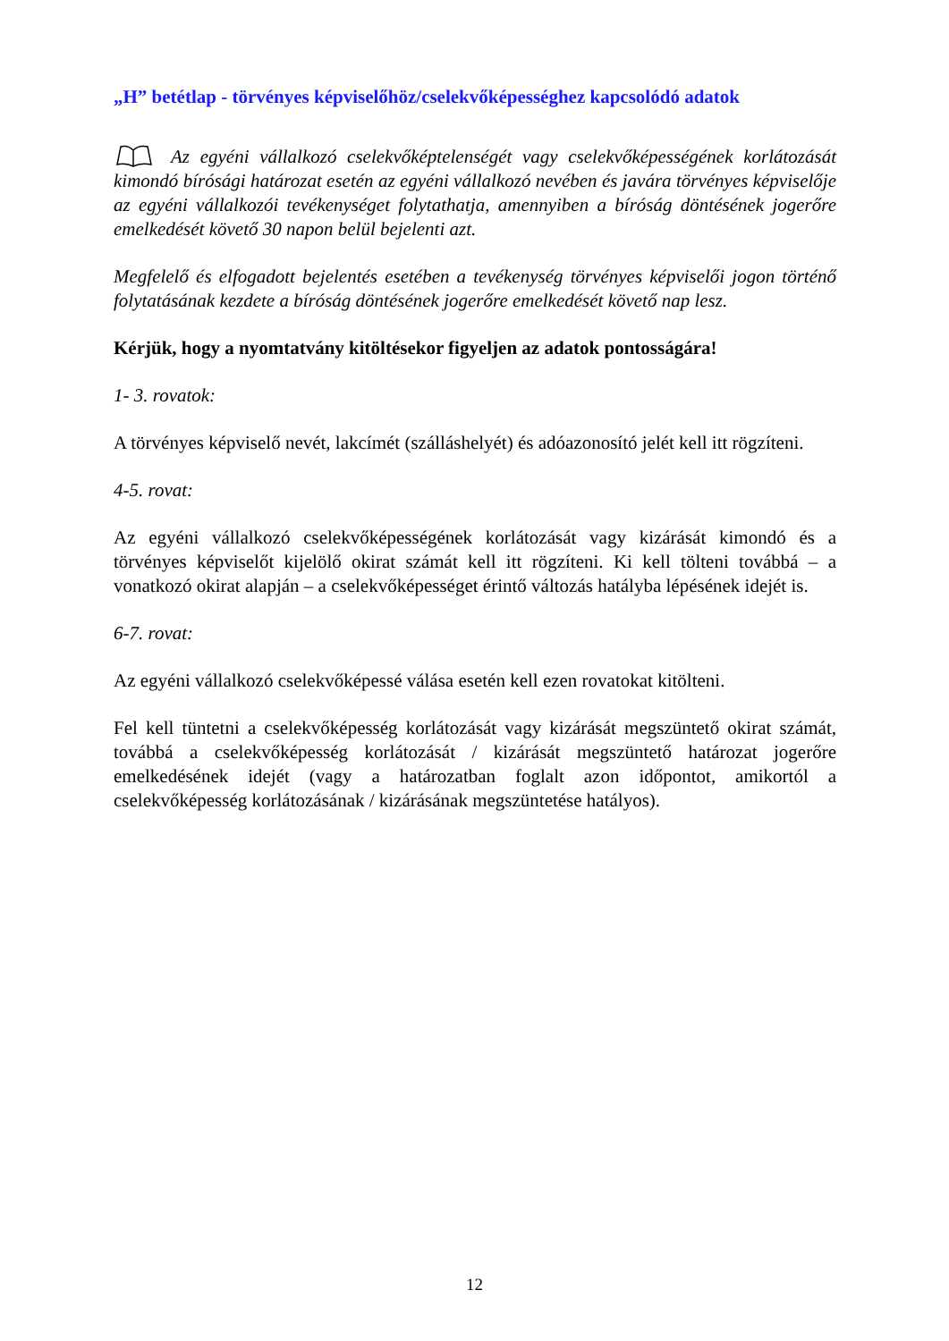„H” betétlap - törvényes képviselőhöz/cselekvőképességhez kapcsolódó adatok
Az egyéni vállalkozó cselekvőképtelenségét vagy cselekvőképességének korlátozását kimondó bírósági határozat esetén az egyéni vállalkozó nevében és javára törvényes képviselője az egyéni vállalkozói tevékenységet folytathatja, amennyiben a bíróság döntésének jogerőre emelkedését követő 30 napon belül bejelenti azt.
Megfelelő és elfogadott bejelentés esetében a tevékenység törvényes képviselői jogon történő folytatásának kezdete a bíróság döntésének jogerőre emelkedését követő nap lesz.
Kérjük, hogy a nyomtatvány kitöltésekor figyeljen az adatok pontosságára!
1- 3. rovatok:
A törvényes képviselő nevét, lakcímét (szálláshelyét) és adóazonosító jelét kell itt rögzíteni.
4-5. rovat:
Az egyéni vállalkozó cselekvőképességének korlátozását vagy kizárását kimondó és a törvényes képviselőt kijelölő okirat számát kell itt rögzíteni. Ki kell tölteni továbbá – a vonatkozó okirat alapján – a cselekvőképességet érintő változás hatályba lépésének idejét is.
6-7. rovat:
Az egyéni vállalkozó cselekvőképessé válása esetén kell ezen rovatokat kitölteni.
Fel kell tüntetni a cselekvőképesség korlátozását vagy kizárását megszüntető okirat számát, továbbá a cselekvőképesség korlátozását / kizárását megszüntető határozat jogerőre emelkedésének idejét (vagy a határozatban foglalt azon időpontot, amikortól a cselekvőképesség korlátozásának / kizárásának megszüntetése hatályos).
12